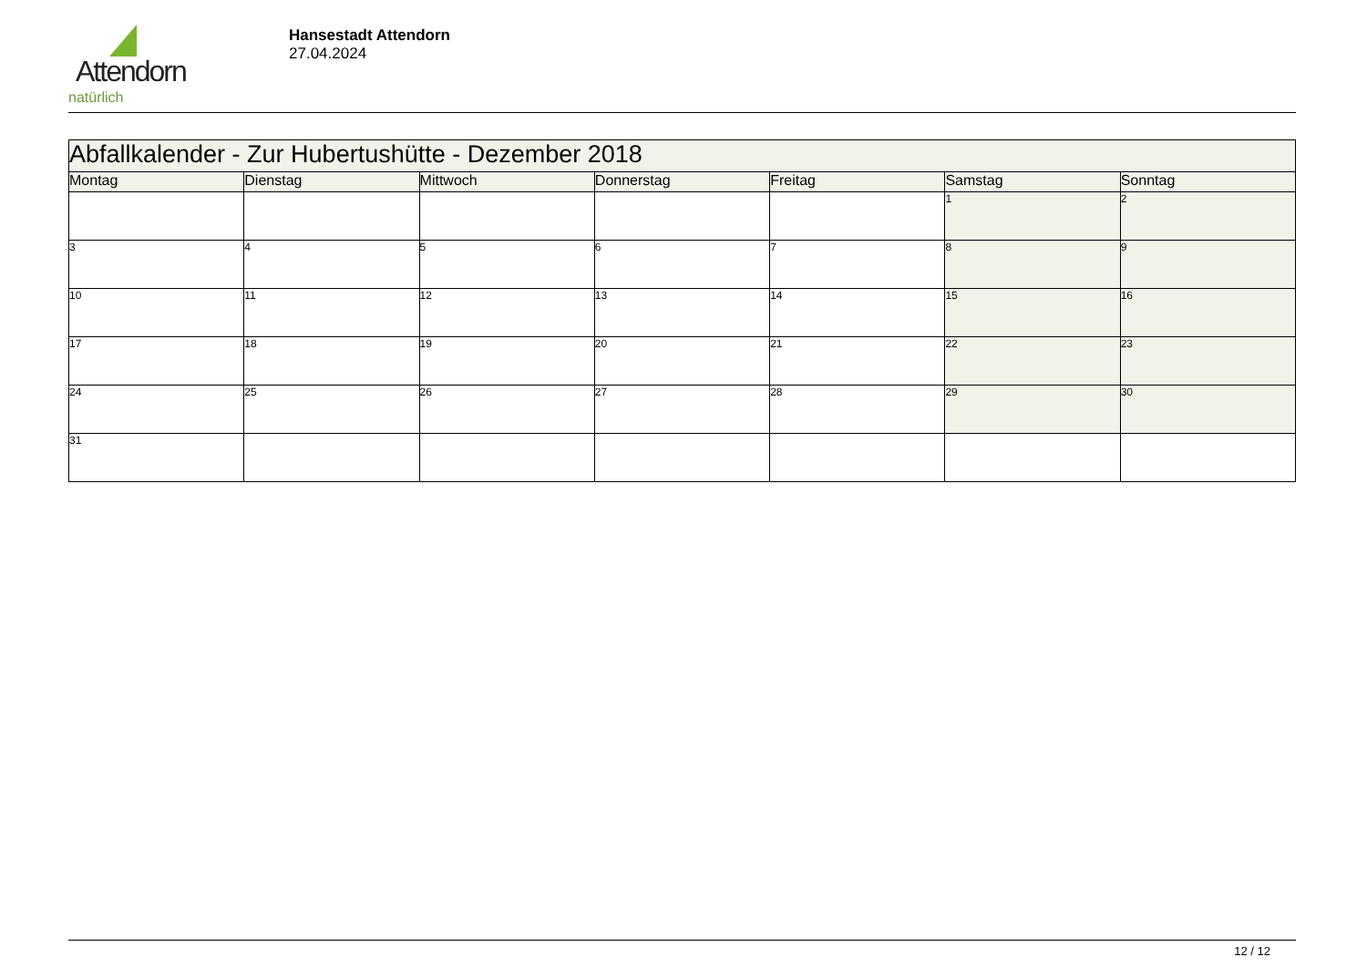Attendorn
natürlich
Hansestadt Attendorn
27.04.2024
| Abfallkalender - Zur Hubertushütte - Dezember 2018 | | | | | | |
| Montag | Dienstag | Mittwoch | Donnerstag | Freitag | Samstag | Sonntag |
| | | | | | 1 | 2 |
| 3 | 4 | 5 | 6 | 7 | 8 | 9 |
| 10 | 11 | 12 | 13 | 14 | 15 | 16 |
| 17 | 18 | 19 | 20 | 21 | 22 | 23 |
| 24 | 25 | 26 | 27 | 28 | 29 | 30 |
| 31 | | | | | | |
12 / 12